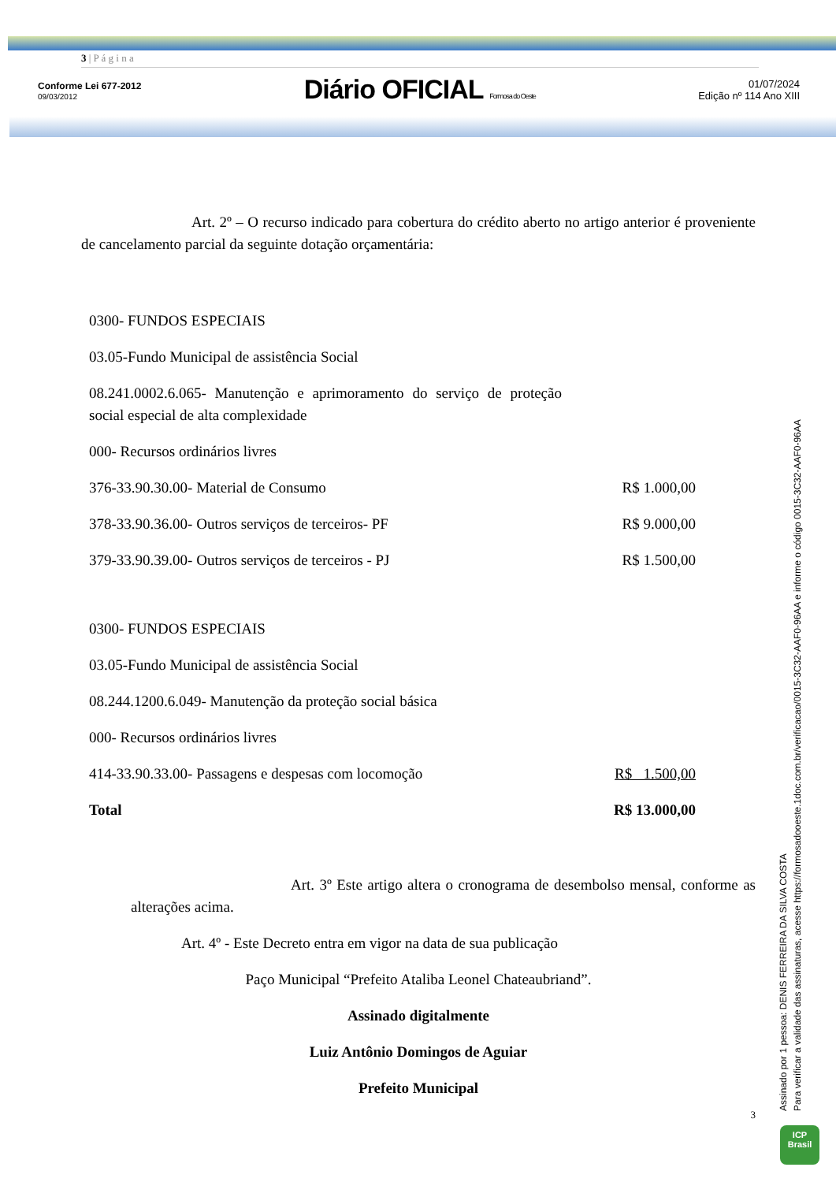3 | P á g i n a
Conforme Lei 677-2012
09/03/2012
Diário OFICIAL Formosa do Oeste
01/07/2024
Edição nº 114 Ano XIII
Art. 2º – O recurso indicado para cobertura do crédito aberto no artigo anterior é proveniente de cancelamento parcial da seguinte dotação orçamentária:
| 0300- FUNDOS ESPECIAIS | |
| 03.05-Fundo Municipal de assistência Social | |
| 08.241.0002.6.065- Manutenção e aprimoramento do serviço de proteção social especial de alta complexidade | |
| 000- Recursos ordinários livres | |
| 376-33.90.30.00- Material de Consumo | R$ 1.000,00 |
| 378-33.90.36.00- Outros serviços de terceiros- PF | R$ 9.000,00 |
| 379-33.90.39.00- Outros serviços de terceiros - PJ | R$ 1.500,00 |
| 0300- FUNDOS ESPECIAIS | |
| 03.05-Fundo Municipal de assistência Social | |
| 08.244.1200.6.049- Manutenção da proteção social básica | |
| 000- Recursos ordinários livres | |
| 414-33.90.33.00- Passagens e despesas com locomoção | R$ 1.500,00 |
| Total | R$ 13.000,00 |
Art. 3º Este artigo altera o cronograma de desembolso mensal, conforme as alterações acima.
Art. 4º - Este Decreto entra em vigor na data de sua publicação
Paço Municipal “Prefeito Ataliba Leonel Chateaubriand”.
Assinado digitalmente
Luiz Antônio Domingos de Aguiar
Prefeito Municipal
3
Assinado por 1 pessoa: DENIS FERREIRA DA SILVA COSTA
Para verificar a validade das assinaturas, acesse https://formosadooeste.1doc.com.br/verificacao/0015-3C32-AAF0-96AA e informe o código 0015-3C32-AAF0-96AA
ICP
Brasil